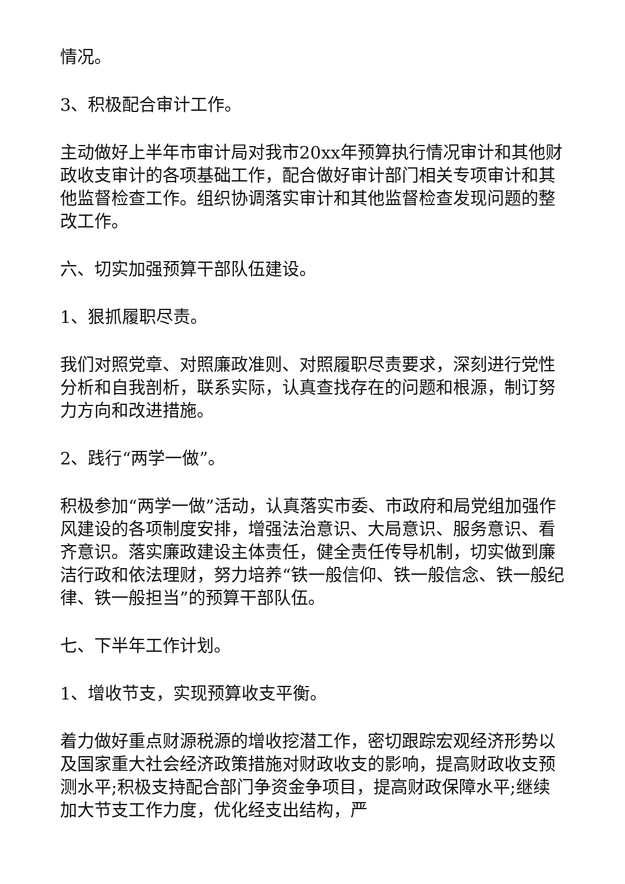情况。
3、积极配合审计工作。
主动做好上半年市审计局对我市20xx年预算执行情况审计和其他财政收支审计的各项基础工作，配合做好审计部门相关专项审计和其他监督检查工作。组织协调落实审计和其他监督检查发现问题的整改工作。
六、切实加强预算干部队伍建设。
1、狠抓履职尽责。
我们对照党章、对照廉政准则、对照履职尽责要求，深刻进行党性分析和自我剖析，联系实际，认真查找存在的问题和根源，制订努力方向和改进措施。
2、践行“两学一做”。
积极参加“两学一做”活动，认真落实市委、市政府和局党组加强作风建设的各项制度安排，增强法治意识、大局意识、服务意识、看齐意识。落实廉政建设主体责任，健全责任传导机制，切实做到廉洁行政和依法理财，努力培养“铁一般信仰、铁一般信念、铁一般纪律、铁一般担当”的预算干部队伍。
七、下半年工作计划。
1、增收节支，实现预算收支平衡。
着力做好重点财源税源的增收挖潜工作，密切跟踪宏观经济形势以及国家重大社会经济政策措施对财政收支的影响，提高财政收支预测水平;积极支持配合部门争资金争项目，提高财政保障水平;继续加大节支工作力度，优化经支出结构，严